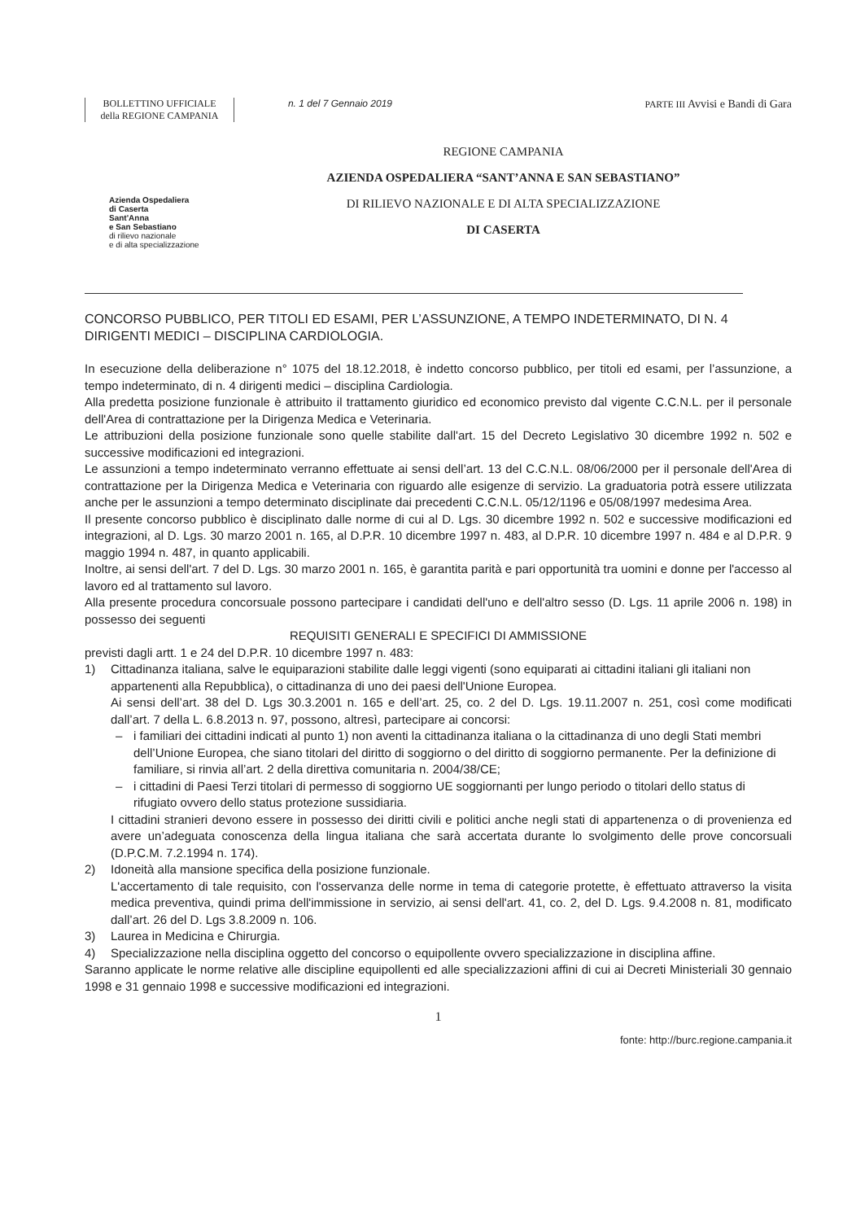BOLLETTINO UFFICIALE
della REGIONE CAMPANIA
n. 1 del 7 Gennaio 2019 PARTE III Avvisi e Bandi di Gara
Azienda Ospedaliera
di Caserta
Sant'Anna
e San Sebastiano
di rilievo nazionale
e di alta specializzazione
REGIONE CAMPANIA
AZIENDA OSPEDALIERA “SANT’ANNA E SAN SEBASTIANO”
DI RILIEVO NAZIONALE E DI ALTA SPECIALIZZAZIONE
DI CASERTA
CONCORSO PUBBLICO, PER TITOLI ED ESAMI, PER L’ASSUNZIONE, A TEMPO INDETERMINATO, DI N. 4 DIRIGENTI MEDICI – DISCIPLINA CARDIOLOGIA.
In esecuzione della deliberazione n° 1075 del 18.12.2018, è indetto concorso pubblico, per titoli ed esami, per l’assunzione, a tempo indeterminato, di n. 4 dirigenti medici – disciplina Cardiologia.
Alla predetta posizione funzionale è attribuito il trattamento giuridico ed economico previsto dal vigente C.C.N.L. per il personale dell'Area di contrattazione per la Dirigenza Medica e Veterinaria.
Le attribuzioni della posizione funzionale sono quelle stabilite dall'art. 15 del Decreto Legislativo 30 dicembre 1992 n. 502 e successive modificazioni ed integrazioni.
Le assunzioni a tempo indeterminato verranno effettuate ai sensi dell’art. 13 del C.C.N.L. 08/06/2000 per il personale dell'Area di contrattazione per la Dirigenza Medica e Veterinaria con riguardo alle esigenze di servizio. La graduatoria potrà essere utilizzata anche per le assunzioni a tempo determinato disciplinate dai precedenti C.C.N.L. 05/12/1196 e 05/08/1997 medesima Area.
Il presente concorso pubblico è disciplinato dalle norme di cui al D. Lgs. 30 dicembre 1992 n. 502 e successive modificazioni ed integrazioni, al D. Lgs. 30 marzo 2001 n. 165, al D.P.R. 10 dicembre 1997 n. 483, al D.P.R. 10 dicembre 1997 n. 484 e al D.P.R. 9 maggio 1994 n. 487, in quanto applicabili.
Inoltre, ai sensi dell'art. 7 del D. Lgs. 30 marzo 2001 n. 165, è garantita parità e pari opportunità tra uomini e donne per l'accesso al lavoro ed al trattamento sul lavoro.
Alla presente procedura concorsuale possono partecipare i candidati dell'uno e dell'altro sesso (D. Lgs. 11 aprile 2006 n. 198) in possesso dei seguenti
REQUISITI GENERALI E SPECIFICI DI AMMISSIONE
previsti dagli artt. 1 e 24 del D.P.R. 10 dicembre 1997 n. 483:
1) Cittadinanza italiana, salve le equiparazioni stabilite dalle leggi vigenti (sono equiparati ai cittadini italiani gli italiani non appartenenti alla Repubblica), o cittadinanza di uno dei paesi dell'Unione Europea.
Ai sensi dell’art. 38 del D. Lgs 30.3.2001 n. 165 e dell’art. 25, co. 2 del D. Lgs. 19.11.2007 n. 251, così come modificati dall’art. 7 della L. 6.8.2013 n. 97, possono, altresì, partecipare ai concorsi:
– i familiari dei cittadini indicati al punto 1) non aventi la cittadinanza italiana o la cittadinanza di uno degli Stati membri dell’Unione Europea, che siano titolari del diritto di soggiorno o del diritto di soggiorno permanente. Per la definizione di familiare, si rinvia all’art. 2 della direttiva comunitaria n. 2004/38/CE;
– i cittadini di Paesi Terzi titolari di permesso di soggiorno UE soggiornanti per lungo periodo o titolari dello status di rifugiato ovvero dello status protezione sussidiaria.
I cittadini stranieri devono essere in possesso dei diritti civili e politici anche negli stati di appartenenza o di provenienza ed avere un’adeguata conoscenza della lingua italiana che sarà accertata durante lo svolgimento delle prove concorsuali (D.P.C.M. 7.2.1994 n. 174).
2) Idoneità alla mansione specifica della posizione funzionale.
L'accertamento di tale requisito, con l'osservanza delle norme in tema di categorie protette, è effettuato attraverso la visita medica preventiva, quindi prima dell'immissione in servizio, ai sensi dell'art. 41, co. 2, del D. Lgs. 9.4.2008 n. 81, modificato dall’art. 26 del D. Lgs 3.8.2009 n. 106.
3) Laurea in Medicina e Chirurgia.
4) Specializzazione nella disciplina oggetto del concorso o equipollente ovvero specializzazione in disciplina affine.
Saranno applicate le norme relative alle discipline equipollenti ed alle specializzazioni affini di cui ai Decreti Ministeriali 30 gennaio 1998 e 31 gennaio 1998 e successive modificazioni ed integrazioni.
1
fonte: http://burc.regione.campania.it